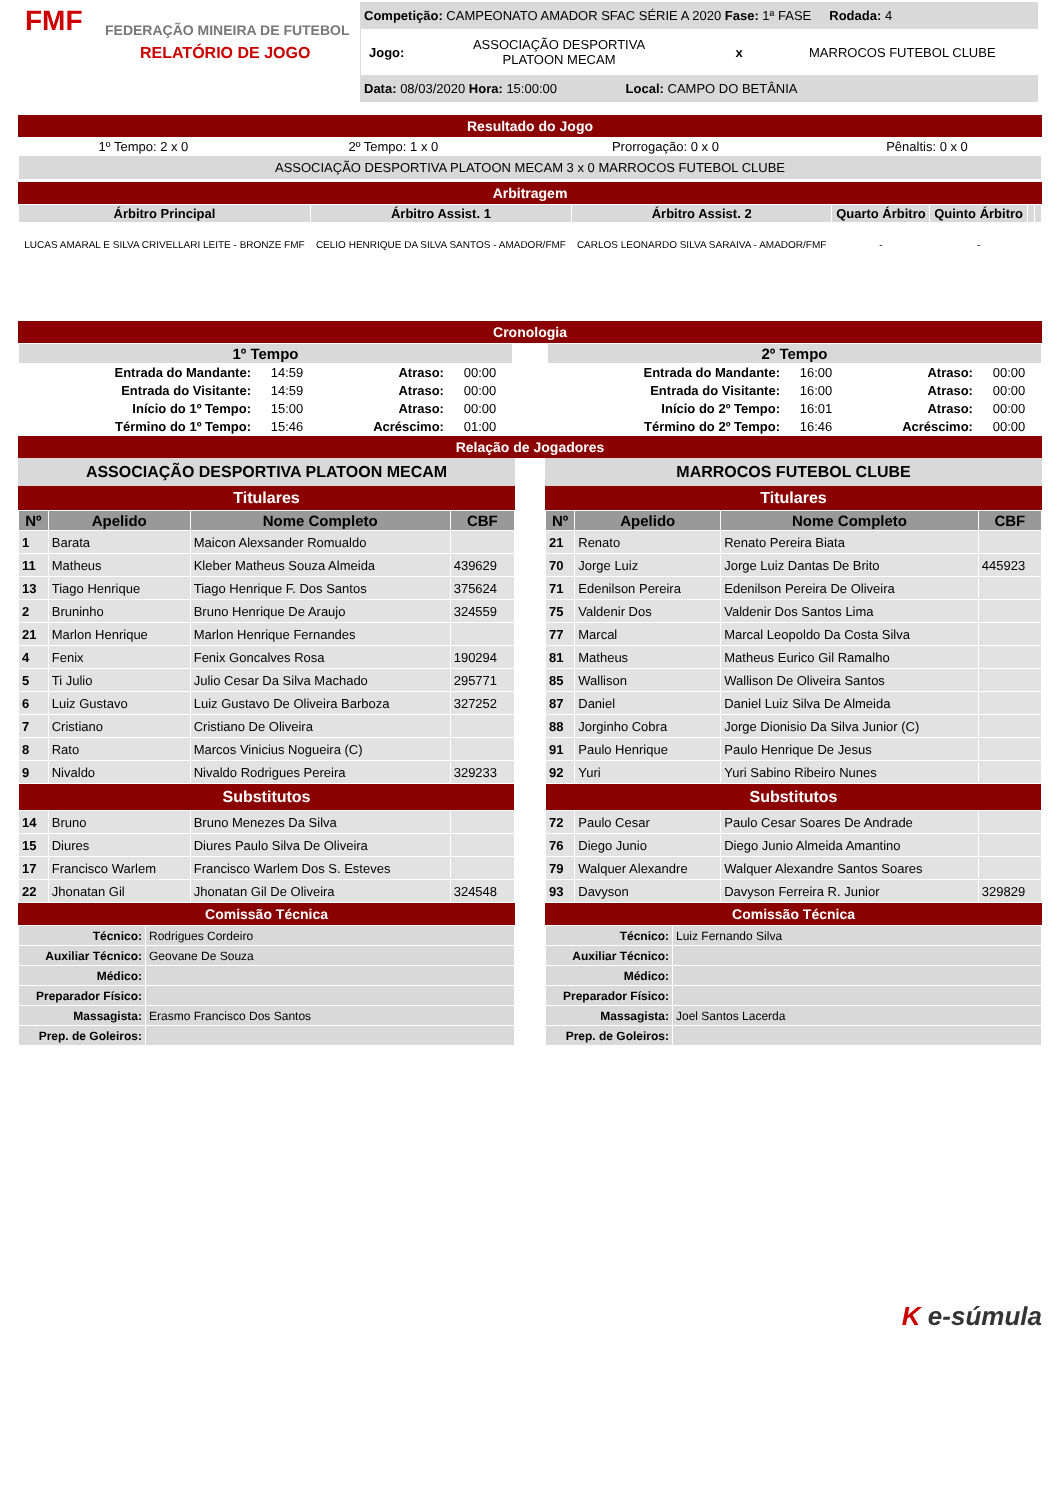FMF
FEDERAÇÃO MINEIRA DE FUTEBOL
RELATÓRIO DE JOGO
Competição: CAMPEONATO AMADOR SFAC SÉRIE A 2020 Fase: 1ª FASE Rodada: 4
Jogo: ASSOCIAÇÃO DESPORTIVA PLATOON MECAM x MARROCOS FUTEBOL CLUBE
Data: 08/03/2020 Hora: 15:00:00 Local: CAMPO DO BETÂNIA
Resultado do Jogo
| 1º Tempo: 2 x 0 | 2º Tempo: 1 x 0 | Prorrogação: 0 x 0 | Pênaltis: 0 x 0 |
| ASSOCIAÇÃO DESPORTIVA PLATOON MECAM 3 x 0 MARROCOS FUTEBOL CLUBE | | | |
Arbitragem
| Árbitro Principal | Árbitro Assist. 1 | Árbitro Assist. 2 | Quarto Árbitro | Quinto Árbitro | | |
| --- | --- | --- | --- | --- | --- | --- |
| LUCAS AMARAL E SILVA CRIVELLARI LEITE - BRONZE FMF | CELIO HENRIQUE DA SILVA SANTOS - AMADOR/FMF | CARLOS LEONARDO SILVA SARAIVA - AMADOR/FMF | - | - | | |
Cronologia
| 1º Tempo | | | |
| --- | --- | --- | --- |
| Entrada do Mandante: | 14:59 | Atraso: | 00:00 |
| Entrada do Visitante: | 14:59 | Atraso: | 00:00 |
| Início do 1º Tempo: | 15:00 | Atraso: | 00:00 |
| Término do 1º Tempo: | 15:46 | Acréscimo: | 01:00 |
| 2º Tempo | | | |
| --- | --- | --- | --- |
| Entrada do Mandante: | 16:00 | Atraso: | 00:00 |
| Entrada do Visitante: | 16:00 | Atraso: | 00:00 |
| Início do 2º Tempo: | 16:01 | Atraso: | 00:00 |
| Término do 2º Tempo: | 16:46 | Acréscimo: | 00:00 |
Relação de Jogadores
ASSOCIAÇÃO DESPORTIVA PLATOON MECAM
Titulares
| Nº | Apelido | Nome Completo | CBF |
| --- | --- | --- | --- |
| 1 | Barata | Maicon Alexsander Romualdo | |
| 11 | Matheus | Kleber Matheus Souza Almeida | 439629 |
| 13 | Tiago Henrique | Tiago Henrique F. Dos Santos | 375624 |
| 2 | Bruninho | Bruno Henrique De Araujo | 324559 |
| 21 | Marlon Henrique | Marlon Henrique Fernandes | |
| 4 | Fenix | Fenix Goncalves Rosa | 190294 |
| 5 | Ti Julio | Julio Cesar Da Silva Machado | 295771 |
| 6 | Luiz Gustavo | Luiz Gustavo De Oliveira Barboza | 327252 |
| 7 | Cristiano | Cristiano De Oliveira | |
| 8 | Rato | Marcos Vinicius Nogueira (C) | |
| 9 | Nivaldo | Nivaldo Rodrigues Pereira | 329233 |
| Substitutos | | | |
| 14 | Bruno | Bruno Menezes Da Silva | |
| 15 | Diures | Diures Paulo Silva De Oliveira | |
| 17 | Francisco Warlem | Francisco Warlem Dos S. Esteves | |
| 22 | Jhonatan Gil | Jhonatan Gil De Oliveira | 324548 |
Comissão Técnica
| Técnico: | Rodrigues Cordeiro |
| Auxiliar Técnico: | Geovane De Souza |
| Médico: | |
| Preparador Físico: | |
| Massagista: | Erasmo Francisco Dos Santos |
| Prep. de Goleiros: | |
MARROCOS FUTEBOL CLUBE
Titulares
| Nº | Apelido | Nome Completo | CBF |
| --- | --- | --- | --- |
| 21 | Renato | Renato Pereira Biata | |
| 70 | Jorge Luiz | Jorge Luiz Dantas De Brito | 445923 |
| 71 | Edenilson Pereira | Edenilson Pereira De Oliveira | |
| 75 | Valdenir Dos | Valdenir Dos Santos Lima | |
| 77 | Marcal | Marcal Leopoldo Da Costa Silva | |
| 81 | Matheus | Matheus Eurico Gil Ramalho | |
| 85 | Wallison | Wallison De Oliveira Santos | |
| 87 | Daniel | Daniel Luiz Silva De Almeida | |
| 88 | Jorginho Cobra | Jorge Dionisio Da Silva Junior (C) | |
| 91 | Paulo Henrique | Paulo Henrique De Jesus | |
| 92 | Yuri | Yuri Sabino Ribeiro Nunes | |
| Substitutos | | | |
| 72 | Paulo Cesar | Paulo Cesar Soares De Andrade | |
| 76 | Diego Junio | Diego Junio Almeida Amantino | |
| 79 | Walquer Alexandre | Walquer Alexandre Santos Soares | |
| 93 | Davyson | Davyson Ferreira R. Junior | 329829 |
Comissão Técnica
| Técnico: | Luiz Fernando Silva |
| Auxiliar Técnico: | |
| Médico: | |
| Preparador Físico: | |
| Massagista: | Joel Santos Lacerda |
| Prep. de Goleiros: | |
K e-súmula